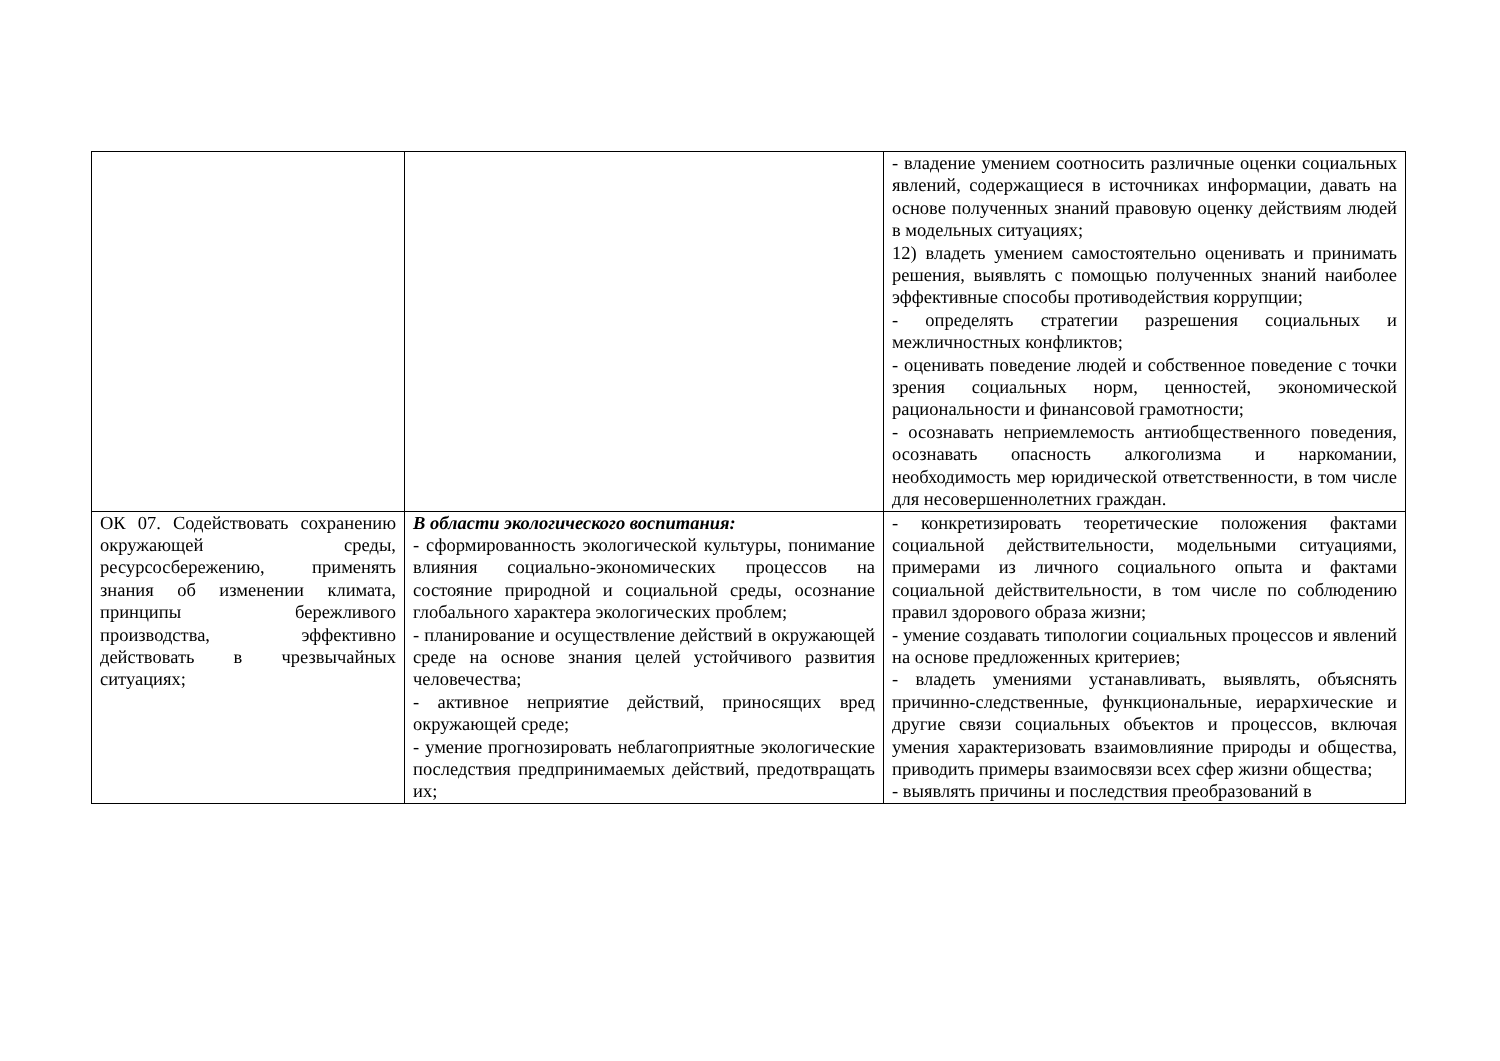| | | - владение умением соотносить различные оценки социальных явлений, содержащиеся в источниках информации, давать на основе полученных знаний правовую оценку действиям людей в модельных ситуациях; 12) владеть умением самостоятельно оценивать и принимать решения, выявлять с помощью полученных знаний наиболее эффективные способы противодействия коррупции; - определять стратегии разрешения социальных и межличностных конфликтов; - оценивать поведение людей и собственное поведение с точки зрения социальных норм, ценностей, экономической рациональности и финансовой грамотности; - осознавать неприемлемость антиобщественного поведения, осознавать опасность алкоголизма и наркомании, необходимость мер юридической ответственности, в том числе для несовершеннолетних граждан. |
| ОК 07. Содействовать сохранению окружающей среды, ресурсосбережению, применять знания об изменении климата, принципы бережливого производства, эффективно действовать в чрезвычайных ситуациях; | В области экологического воспитания: - сформированность экологической культуры, понимание влияния социально-экономических процессов на состояние природной и социальной среды, осознание глобального характера экологических проблем; - планирование и осуществление действий в окружающей среде на основе знания целей устойчивого развития человечества; - активное неприятие действий, приносящих вред окружающей среде; - умение прогнозировать неблагоприятные экологические последствия предпринимаемых действий, предотвращать их; | - конкретизировать теоретические положения фактами социальной действительности, модельными ситуациями, примерами из личного социального опыта и фактами социальной действительности, в том числе по соблюдению правил здорового образа жизни; - умение создавать типологии социальных процессов и явлений на основе предложенных критериев; - владеть умениями устанавливать, выявлять, объяснять причинно-следственные, функциональные, иерархические и другие связи социальных объектов и процессов, включая умения характеризовать взаимовлияние природы и общества, приводить примеры взаимосвязи всех сфер жизни общества; - выявлять причины и последствия преобразований в |